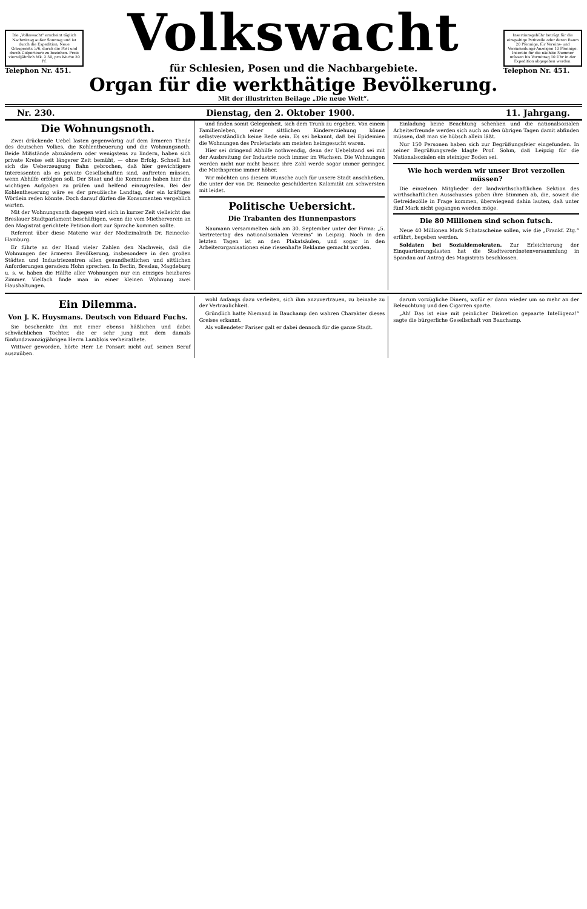Die „Volkswacht“ erscheint täglich Nachmittag außer Sonntag und ist durch die Expedition, Neue Graupenstr. 5/6, durch die Post und durch Colporteure zu beziehen. Preis vierteljährlich Mk. 2.50, pro Woche 20 Pf.
Telephon Nr. 451.
Volkswacht
für Schlesien, Posen und die Nachbargebiete.
Organ für die werkthätige Bevölkerung.
Mit der illustrirten Beilage „Die neue Welt“.
Insertionsgebühr beträgt für die einspaltige Petitzeile oder deren Raum 20 Pfennige, für Vereins- und Versammlungs-Anzeigen 10 Pfennige. Inserate für die nächste Nummer müssen bis Vormittag 10 Uhr in der Expedition abgegeben werden.
Telephon Nr. 451.
Nr. 230. Dienstag, den 2. Oktober 1900. 11. Jahrgang.
Die Wohnungsnoth.
Zwei drückende Uebel lasten gegenwärtig auf dem ärmeren Theile des deutschen Volkes, die Kohlentheuerung und die Wohnungsnoth. Beide Mißstände abzuändern oder wenigstens zu lindern, haben sich private Kreise seit längerer Zeit bemüht, — ohne Erfolg. Schnell hat sich die Ueberzeugung Bahn gebrochen, daß hier gewichtigere Interessenten als es private Gesellschaften sind, auftreten müssen, wenn Abhilfe erfolgen soll. Der Staat und die Kommune haben hier die wichtigen Aufgaben zu prüfen und helfend einzugreifen. Bei der Kohlentheuerung wäre es der preußische Landtag, der ein kräftiges Wörtlein reden könnte. Doch darauf dürfen die Konsumenten vergeblich warten.
Mit der Wohnungsnoth dagegen wird sich in kurzer Zeit vielleicht das Breslauer Stadtparlament beschäftigen, wenn die vom Mietherverein an den Magistrat gerichtete Petition dort zur Sprache kommen sollte.
Referent über diese Materie war der Medizinalrath Dr. Reinecke-Hamburg.
Er führte an der Hand vieler Zahlen den Nachweis, daß die Wohnungen der ärmeren Bevölkerung, insbesondere in den großen Städten und Industriezentren allen gesundheitlichen und sittlichen Anforderungen geradezu Hohn sprechen. In Berlin, Breslau, Magdeburg u. s. w. haben die Hälfte aller Wohnungen nur ein einziges heizbares Zimmer. Vielfach finde man in einer kleinen Wohnung zwei Haushaltungen.
und finden somit Gelegenheit, sich dem Trunk zu ergeben. Von einem Familienleben, einer sittlichen Kindererziehung könne selbstverständlich keine Rede sein. Es sei bekannt, daß bei Epidemien die Wohnungen des Proletariats am meisten heimgesucht waren.
Hier sei dringend Abhilfe nothwendig, denn der Uebelstand sei mit der Ausbreitung der Industrie noch immer im Wachsen. Die Wohnungen werden nicht nur nicht besser, ihre Zahl werde sogar immer geringer, die Miethspreise immer höher.
Wir möchten uns diesem Wunsche auch für unsere Stadt anschließen, die unter der von Dr. Reinecke geschilderten Kalamität am schwersten mit leidet.
Politische Uebersicht.
Die Trabanten des Hunnenpastors
Naumann versammelten sich am 30. September unter der Firma: „5. Vertretertag des nationalsozialen Vereins“ in Leipzig. Noch in den letzten Tagen ist an den Plakatsäulen, und sogar in den Arbeiterorganisationen eine riesenhafte Reklame gemacht worden.
Einladung keine Beachtung schenken und die nationalsozialen Arbeiterfreunde werden sich auch an den übrigen Tagen damit abfinden müssen, daß man sie hübsch allein läßt.
Nur 150 Personen haben sich zur Begrüßungsfeier eingefunden. In seiner Begrüßungsrede klagte Prof. Sohm, daß Leipzig für die Nationalsozialen ein steiniger Boden sei.
Wie hoch werden wir unser Brot verzollen müssen?
Die einzelnen Mitglieder der landwirthschaftlichen Sektion des wirthschaftlichen Ausschusses gaben ihre Stimmen ab, die, soweit die Getreidezölle in Frage kommen, überwiegend dahin lauten, daß unter fünf Mark nicht gegangen werden möge.
Die 80 Millionen sind schon futsch.
Neue 40 Millionen Mark Schatzscheine sollen, wie die „Frankf. Ztg.“ erfährt, begeben werden.
Soldaten bei Sozialdemokraten. Zur Erleichterung der Einquartierungslasten hat die Stadtverordnetenversammlung in Spandau auf Antrag des Magistrats beschlossen.
Ein Dilemma.
Von J. K. Huysmans. Deutsch von Eduard Fuchs.
Sie beschenkte ihn mit einer ebenso häßlichen und dabei schwächlichen Tochter, die er sehr jung mit dem damals fünfundzwanzigjährigen Herrn Lamblois verheirathete.
Wittwer geworden, hörte Herr Le Ponsart nicht auf, seinen Beruf auszuüben.
wohl Anfangs dazu verleiten, sich ihm anzuvertrauen, zu beinahe zu der Vertraulichkeit.
Gründlich hatte Niemand in Bauchamp den wahren Charakter dieses Greises erkannt.
Als vollendeter Pariser galt er dabei dennoch für die ganze Stadt.
darum vorzügliche Diners, wofür er dann wieder um so mehr an der Beleuchtung und den Cigarren sparte.
„Ah! Das ist eine mit peinlicher Diskretion gepaarte Intelligenz!“ sagte die bürgerliche Gesellschaft von Bauchamp.